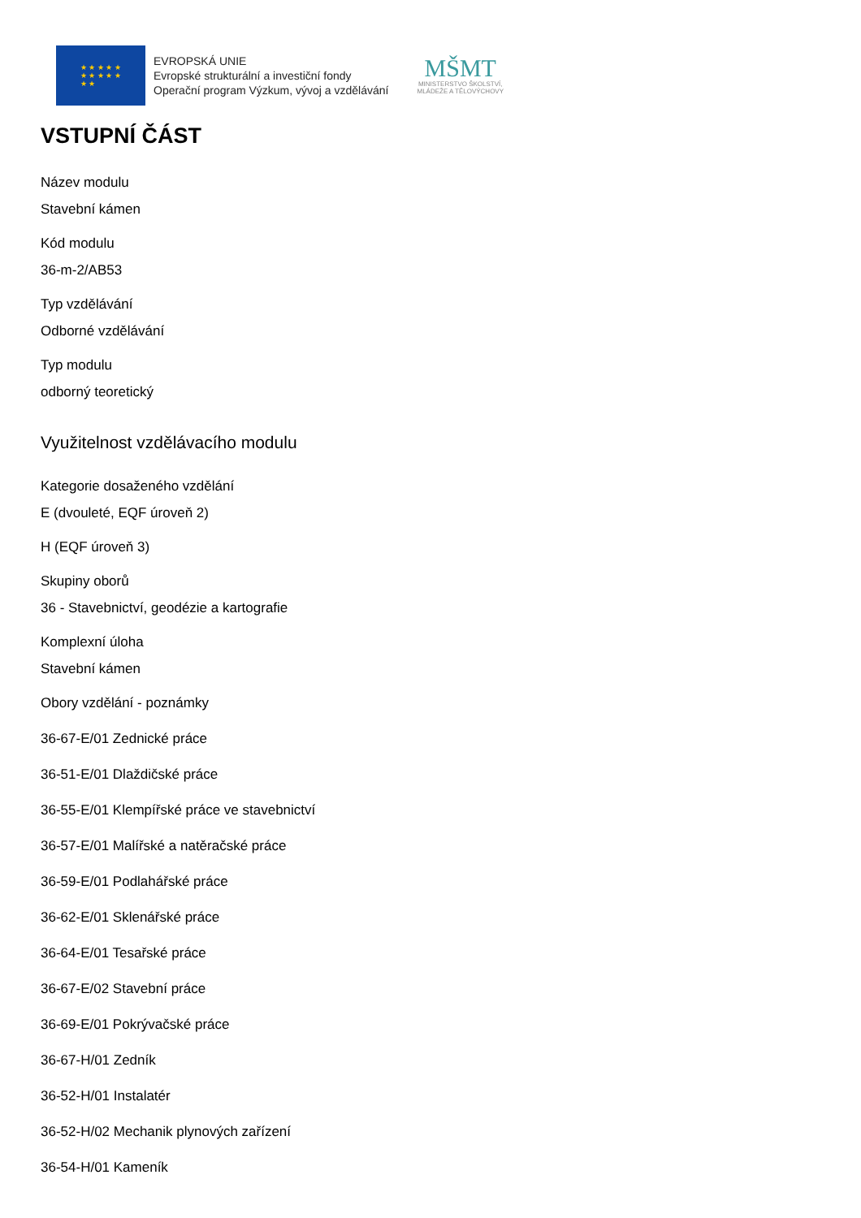★ ★ ★ ★ ★
★ ★ ★ ★ ★
★ ★
EVROPSKÁ UNIE
Evropské strukturální a investiční fondy
Operační program Výzkum, vývoj a vzdělávání
MŠMT
MINISTERSTVO ŠKOLSTVÍ,
MLÁDEŽE A TĚLOVÝCHOVY
VSTUPNÍ ČÁST
Název modulu
Stavební kámen
Kód modulu
36-m-2/AB53
Typ vzdělávání
Odborné vzdělávání
Typ modulu
odborný teoretický
Využitelnost vzdělávacího modulu
Kategorie dosaženého vzdělání
E (dvouleté, EQF úroveň 2)
H (EQF úroveň 3)
Skupiny oborů
36 - Stavebnictví, geodézie a kartografie
Komplexní úloha
Stavební kámen
Obory vzdělání - poznámky
36-67-E/01 Zednické práce
36-51-E/01 Dlaždičské práce
36-55-E/01 Klempířské práce ve stavebnictví
36-57-E/01 Malířské a natěračské práce
36-59-E/01 Podlahářské práce
36-62-E/01 Sklenářské práce
36-64-E/01 Tesařské práce
36-67-E/02 Stavební práce
36-69-E/01 Pokrývačské práce
36-67-H/01 Zedník
36-52-H/01 Instalatér
36-52-H/02 Mechanik plynových zařízení
36-54-H/01 Kameník